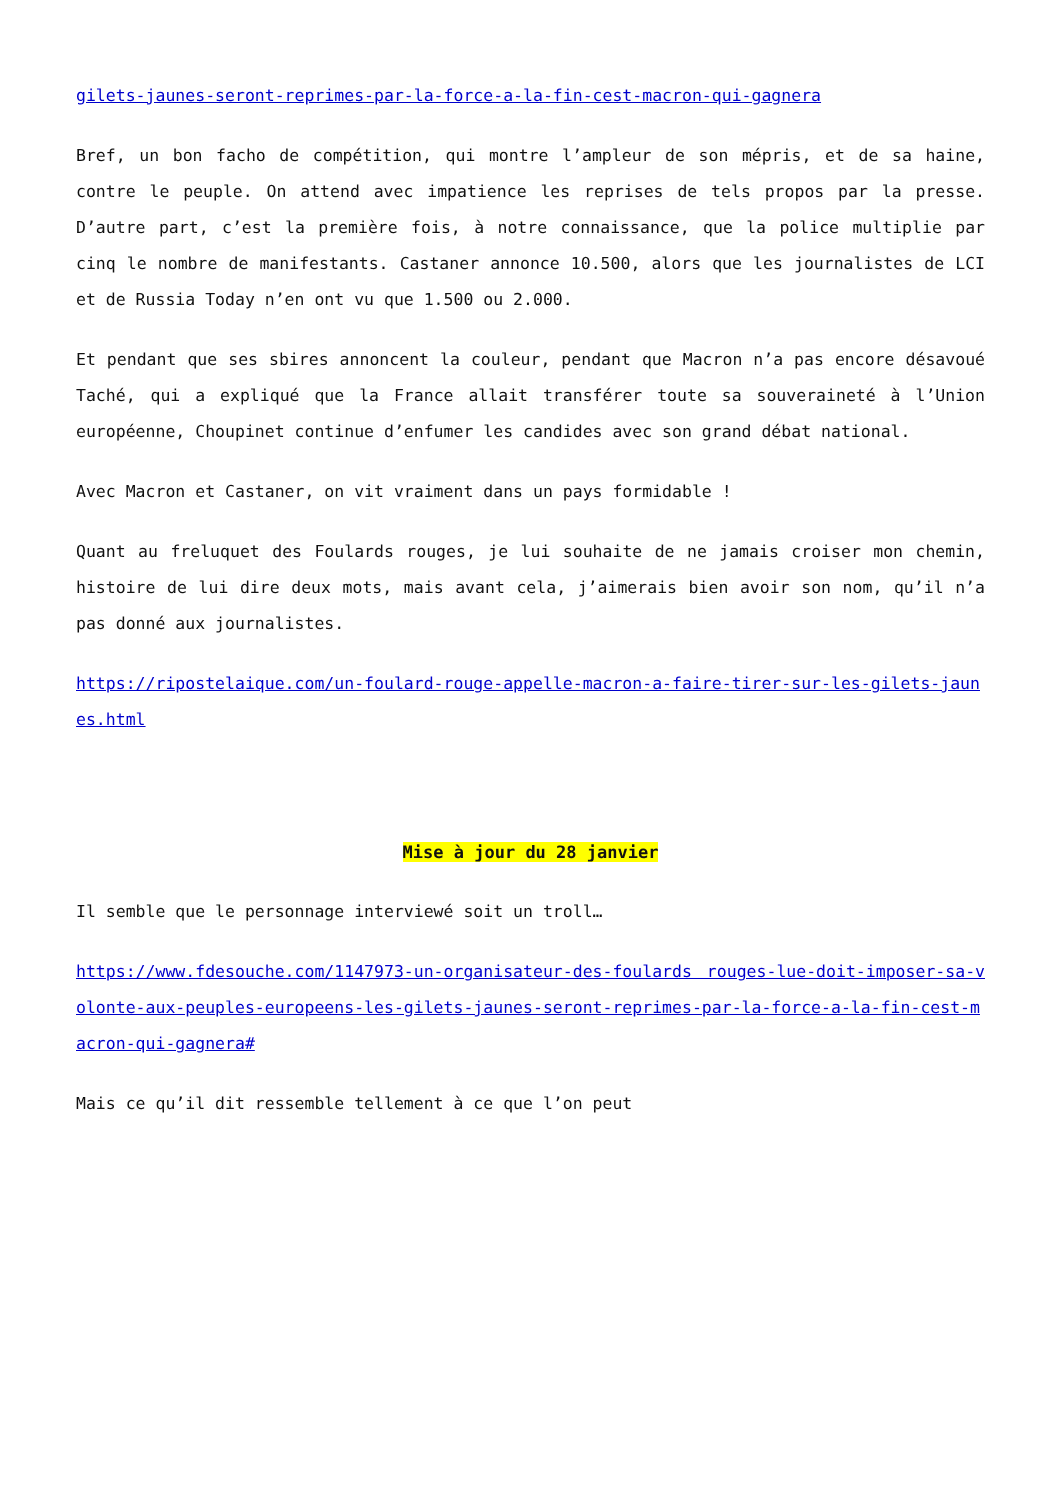gilets-jaunes-seront-reprimes-par-la-force-a-la-fin-cest-macron-qui-gagnera
Bref, un bon facho de compétition, qui montre l’ampleur de son mépris, et de sa haine, contre le peuple. On attend avec impatience les reprises de tels propos par la presse. D’autre part, c’est la première fois, à notre connaissance, que la police multiplie par cinq le nombre de manifestants. Castaner annonce 10.500, alors que les journalistes de LCI et de Russia Today n’en ont vu que 1.500 ou 2.000.
Et pendant que ses sbires annoncent la couleur, pendant que Macron n’a pas encore désavoué Taché, qui a expliqué que la France allait transférer toute sa souveraineté à l’Union européenne, Choupinet continue d’enfumer les candides avec son grand débat national.
Avec Macron et Castaner, on vit vraiment dans un pays formidable !
Quant au freluquet des Foulards rouges, je lui souhaite de ne jamais croiser mon chemin, histoire de lui dire deux mots, mais avant cela, j’aimerais bien avoir son nom, qu’il n’a pas donné aux journalistes.
https://ripostelaique.com/un-foulard-rouge-appelle-macron-a-faire-tirer-sur-les-gilets-jaunes.html
Mise à jour du 28 janvier
Il semble que le personnage interviewé soit un troll…
https://www.fdesouche.com/1147973-un-organisateur-des-foulards rouges-lue-doit-imposer-sa-volonte-aux-peuples-europeens-les-gilets-jaunes-seront-reprimes-par-la-force-a-la-fin-cest-macron-qui-gagnera#
Mais ce qu’il dit ressemble tellement à ce que l’on peut